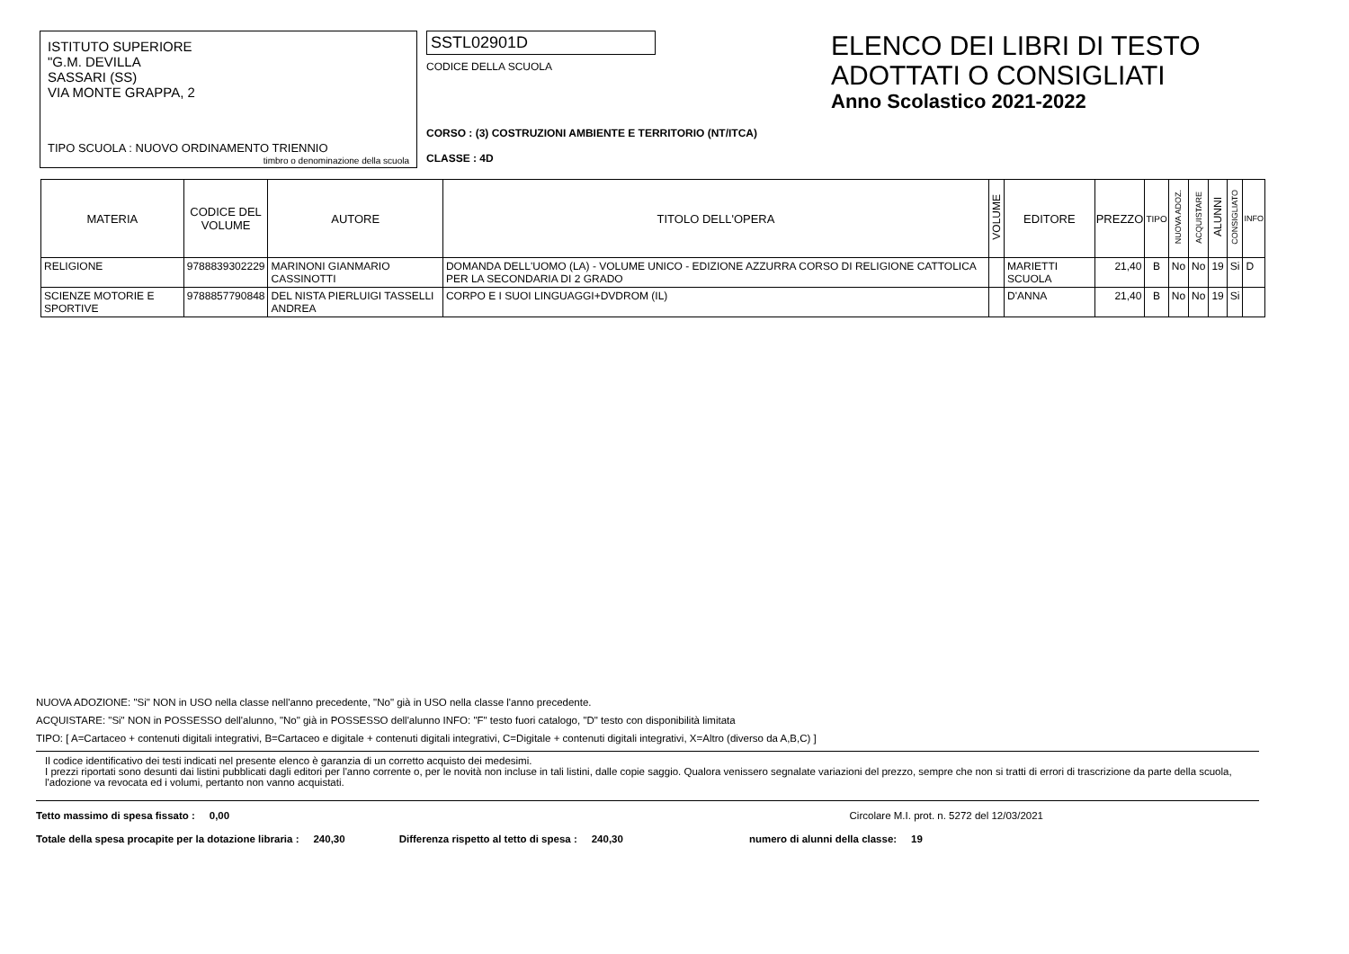ISTITUTO SUPERIORE
"G.M. DEVILLA
SASSARI (SS)
VIA MONTE GRAPPA, 2
TIPO SCUOLA : NUOVO ORDINAMENTO TRIENNIO
timbro o denominazione della scuola
SSTL02901D
CODICE DELLA SCUOLA
CORSO : (3) COSTRUZIONI AMBIENTE E TERRITORIO (NT/ITCA)
CLASSE : 4D
ELENCO DEI LIBRI DI TESTO
ADOTTATI O CONSIGLIATI
Anno Scolastico 2021-2022
| MATERIA | CODICE DEL VOLUME | AUTORE | TITOLO DELL'OPERA | VOLUME | EDITORE | PREZZO | TIPO | NUOVA ADOZ. | ACQUISTARE | ALUNNI | CONSIGLIATO | INFO |
| --- | --- | --- | --- | --- | --- | --- | --- | --- | --- | --- | --- | --- |
| RELIGIONE | 9788839302229 | MARINONI GIANMARIO CASSINOTTI | DOMANDA DELL'UOMO (LA) - VOLUME UNICO - EDIZIONE AZZURRA CORSO DI RELIGIONE CATTOLICA PER LA SECONDARIA DI 2 GRADO | | MARIETTI SCUOLA | 21,40 | B | No | No | 19 | Si | D |
| SCIENZE MOTORIE E SPORTIVE | 9788857790848 | DEL NISTA PIERLUIGI TASSELLI ANDREA | CORPO E I SUOI LINGUAGGI+DVDROM (IL) | | D'ANNA | 21,40 | B | No | No | 19 | Si | |
NUOVA ADOZIONE: "Si" NON in USO nella classe nell'anno precedente, "No" già in USO nella classe l'anno precedente.
ACQUISTARE: "Si" NON in POSSESSO dell'alunno, "No" già in POSSESSO dell'alunno INFO: "F" testo fuori catalogo, "D" testo con disponibilità limitata
TIPO: [ A=Cartaceo + contenuti digitali integrativi, B=Cartaceo e digitale + contenuti digitali integrativi, C=Digitale + contenuti digitali integrativi, X=Altro (diverso da A,B,C) ]
Il codice identificativo dei testi indicati nel presente elenco è garanzia di un corretto acquisto dei medesimi.
I prezzi riportati sono desunti dai listini pubblicati dagli editori per l'anno corrente o, per le novità non incluse in tali listini, dalle copie saggio. Qualora venissero segnalate variazioni del prezzo, sempre che non si tratti di errori di trascrizione da parte della scuola, l'adozione va revocata ed i volumi, pertanto non vanno acquistati.
Tetto massimo di spesa fissato : 0,00 Circolare M.I. prot. n. 5272 del 12/03/2021
Totale della spesa procapite per la dotazione libraria : 240,30 Differenza rispetto al tetto di spesa : 240,30 numero di alunni della classe: 19